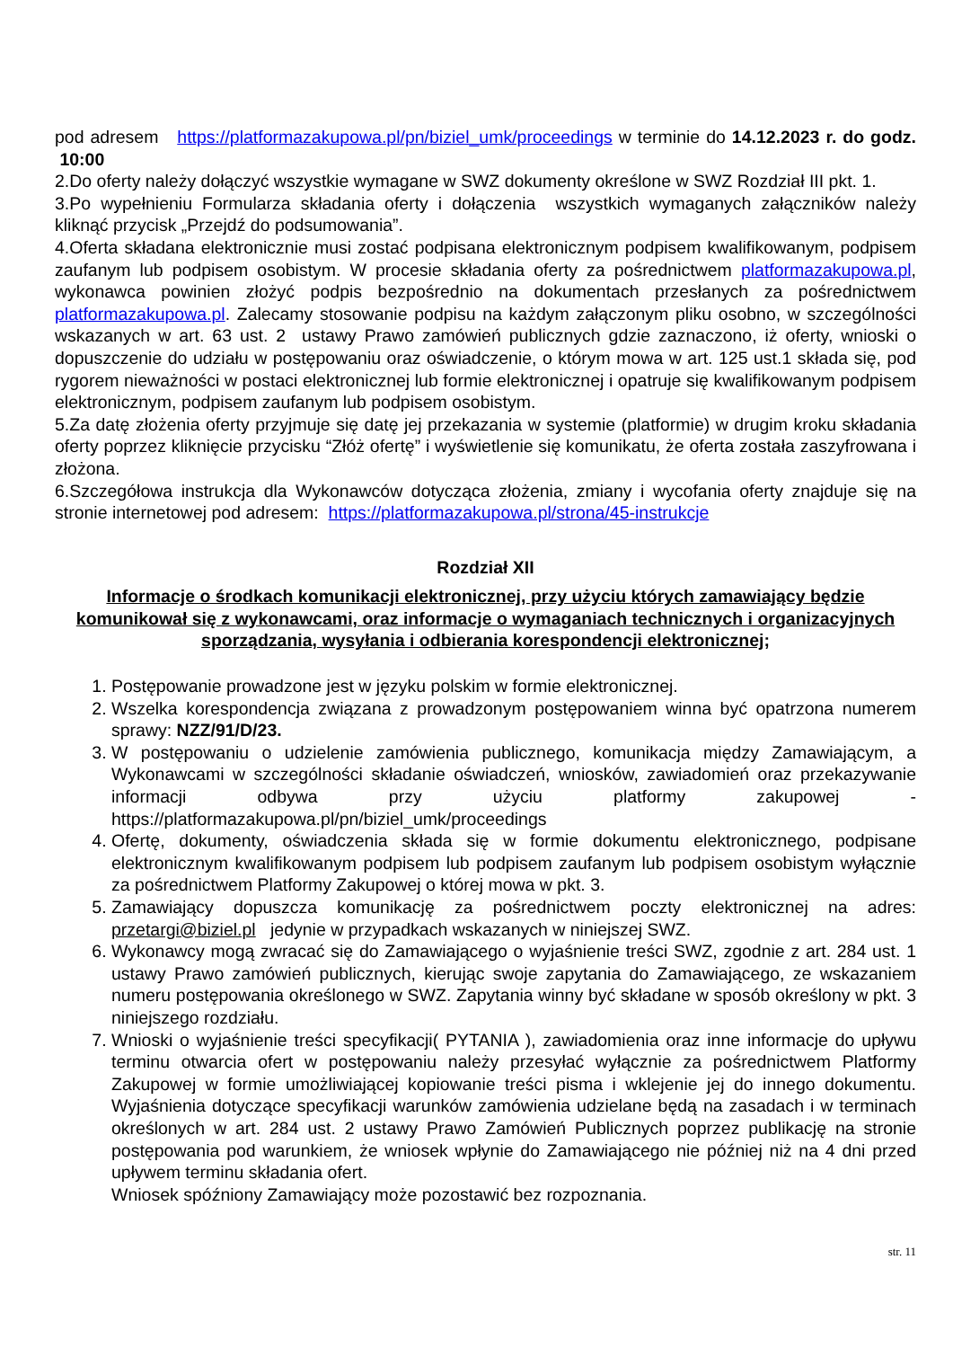pod adresem https://platformazakupowa.pl/pn/biziel_umk/proceedings w terminie do 14.12.2023 r. do godz. 10:00
2.Do oferty należy dołączyć wszystkie wymagane w SWZ dokumenty określone w SWZ Rozdział III pkt. 1.
3.Po wypełnieniu Formularza składania oferty i dołączenia wszystkich wymaganych załączników należy kliknąć przycisk „Przejdź do podsumowania”.
4.Oferta składana elektronicznie musi zostać podpisana elektronicznym podpisem kwalifikowanym, podpisem zaufanym lub podpisem osobistym. W procesie składania oferty za pośrednictwem platformazakupowa.pl, wykonawca powinien złożyć podpis bezpośrednio na dokumentach przesłanych za pośrednictwem platformazakupowa.pl. Zalecamy stosowanie podpisu na każdym załączonym pliku osobno, w szczególności wskazanych w art. 63 ust. 2 ustawy Prawo zamówień publicznych gdzie zaznaczono, iż oferty, wnioski o dopuszczenie do udziału w postępowaniu oraz oświadczenie, o którym mowa w art. 125 ust.1 składa się, pod rygorem nieważności w postaci elektronicznej lub formie elektronicznej i opatruje się kwalifikowanym podpisem elektronicznym, podpisem zaufanym lub podpisem osobistym.
5.Za datę złożenia oferty przyjmuje się datę jej przekazania w systemie (platformie) w drugim kroku składania oferty poprzez kliknięcie przycisku “Złóż ofertę” i wyświetlenie się komunikatu, że oferta została zaszyfrowana i złożona.
6.Szczegółowa instrukcja dla Wykonawców dotycząca złożenia, zmiany i wycofania oferty znajduje się na stronie internetowej pod adresem: https://platformazakupowa.pl/strona/45-instrukcje
Rozdział XII
Informacje o środkach komunikacji elektronicznej, przy użyciu których zamawiający będzie komunikował się z wykonawcami, oraz informacje o wymaganiach technicznych i organizacyjnych sporządzania, wysyłania i odbierania korespondencji elektronicznej;
1. Postępowanie prowadzone jest w języku polskim w formie elektronicznej.
2. Wszelka korespondencja związana z prowadzonym postępowaniem winna być opatrzona numerem sprawy: NZZ/91/D/23.
3. W postępowaniu o udzielenie zamówienia publicznego, komunikacja między Zamawiającym, a Wykonawcami w szczególności składanie oświadczeń, wniosków, zawiadomień oraz przekazywanie informacji odbywa przy użyciu platformy zakupowej - https://platformazakupowa.pl/pn/biziel_umk/proceedings
4. Ofertę, dokumenty, oświadczenia składa się w formie dokumentu elektronicznego, podpisane elektronicznym kwalifikowanym podpisem lub podpisem zaufanym lub podpisem osobistym wyłącznie za pośrednictwem Platformy Zakupowej o której mowa w pkt. 3.
5. Zamawiający dopuszcza komunikację za pośrednictwem poczty elektronicznej na adres: przetargi@biziel.pl jedynie w przypadkach wskazanych w niniejszej SWZ.
6. Wykonawcy mogą zwracać się do Zamawiającego o wyjaśnienie treści SWZ, zgodnie z art. 284 ust. 1 ustawy Prawo zamówień publicznych, kierując swoje zapytania do Zamawiającego, ze wskazaniem numeru postępowania określonego w SWZ. Zapytania winny być składane w sposób określony w pkt. 3 niniejszego rozdziału.
7. Wnioski o wyjaśnienie treści specyfikacji( PYTANIA ), zawiadomienia oraz inne informacje do upływu terminu otwarcia ofert w postępowaniu należy przesyłać wyłącznie za pośrednictwem Platformy Zakupowej w formie umożliwiającej kopiowanie treści pisma i wklejenie jej do innego dokumentu. Wyjaśnienia dotyczące specyfikacji warunków zamówienia udzielane będą na zasadach i w terminach określonych w art. 284 ust. 2 ustawy Prawo Zamówień Publicznych poprzez publikację na stronie postępowania pod warunkiem, że wniosek wpłynie do Zamawiającego nie później niż na 4 dni przed upływem terminu składania ofert.
Wniosek spóźniony Zamawiający może pozostawić bez rozpoznania.
str. 11